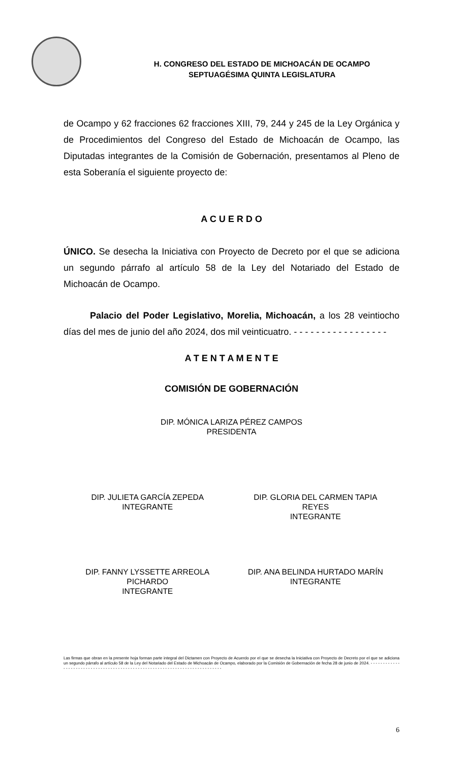H. CONGRESO DEL ESTADO DE MICHOACÁN DE OCAMPO
SEPTUAGÉSIMA QUINTA LEGISLATURA
de Ocampo y 62 fracciones 62 fracciones XIII, 79, 244 y 245 de la Ley Orgánica y de Procedimientos del Congreso del Estado de Michoacán de Ocampo, las Diputadas integrantes de la Comisión de Gobernación, presentamos al Pleno de esta Soberanía el siguiente proyecto de:
A C U E R D O
ÚNICO. Se desecha la Iniciativa con Proyecto de Decreto por el que se adiciona un segundo párrafo al artículo 58 de la Ley del Notariado del Estado de Michoacán de Ocampo.
Palacio del Poder Legislativo, Morelia, Michoacán, a los 28 veintiocho días del mes de junio del año 2024, dos mil veinticuatro. - - - - - - - - - - - - - - - - -
A T E N T A M E N T E
COMISIÓN DE GOBERNACIÓN
DIP. MÓNICA LARIZA PÉREZ CAMPOS
PRESIDENTA
DIP. JULIETA GARCÍA ZEPEDA
INTEGRANTE
DIP. GLORIA DEL CARMEN TAPIA
REYES
INTEGRANTE
DIP. FANNY LYSSETTE ARREOLA
PICHARDO
INTEGRANTE
DIP. ANA BELINDA HURTADO MARÍN
INTEGRANTE
Las firmas que obran en la presente hoja forman parte integral del Dictamen con Proyecto de Acuerdo por el que se desecha la Iniciativa con Proyecto de Decreto por el que se adiciona un segundo párrafo al artículo 58 de la Ley del Notariado del Estado de Michoacán de Ocampo, elaborado por la Comisión de Gobernación de fecha 28 de junio de 2024. - - - - - - - - - - - - - - - - - - - - - - - - - - - - - - - - - - - - - - - - - - - - - - - - - - - - - - - - - - - - - - - - - - - - - - - - - - - -
6